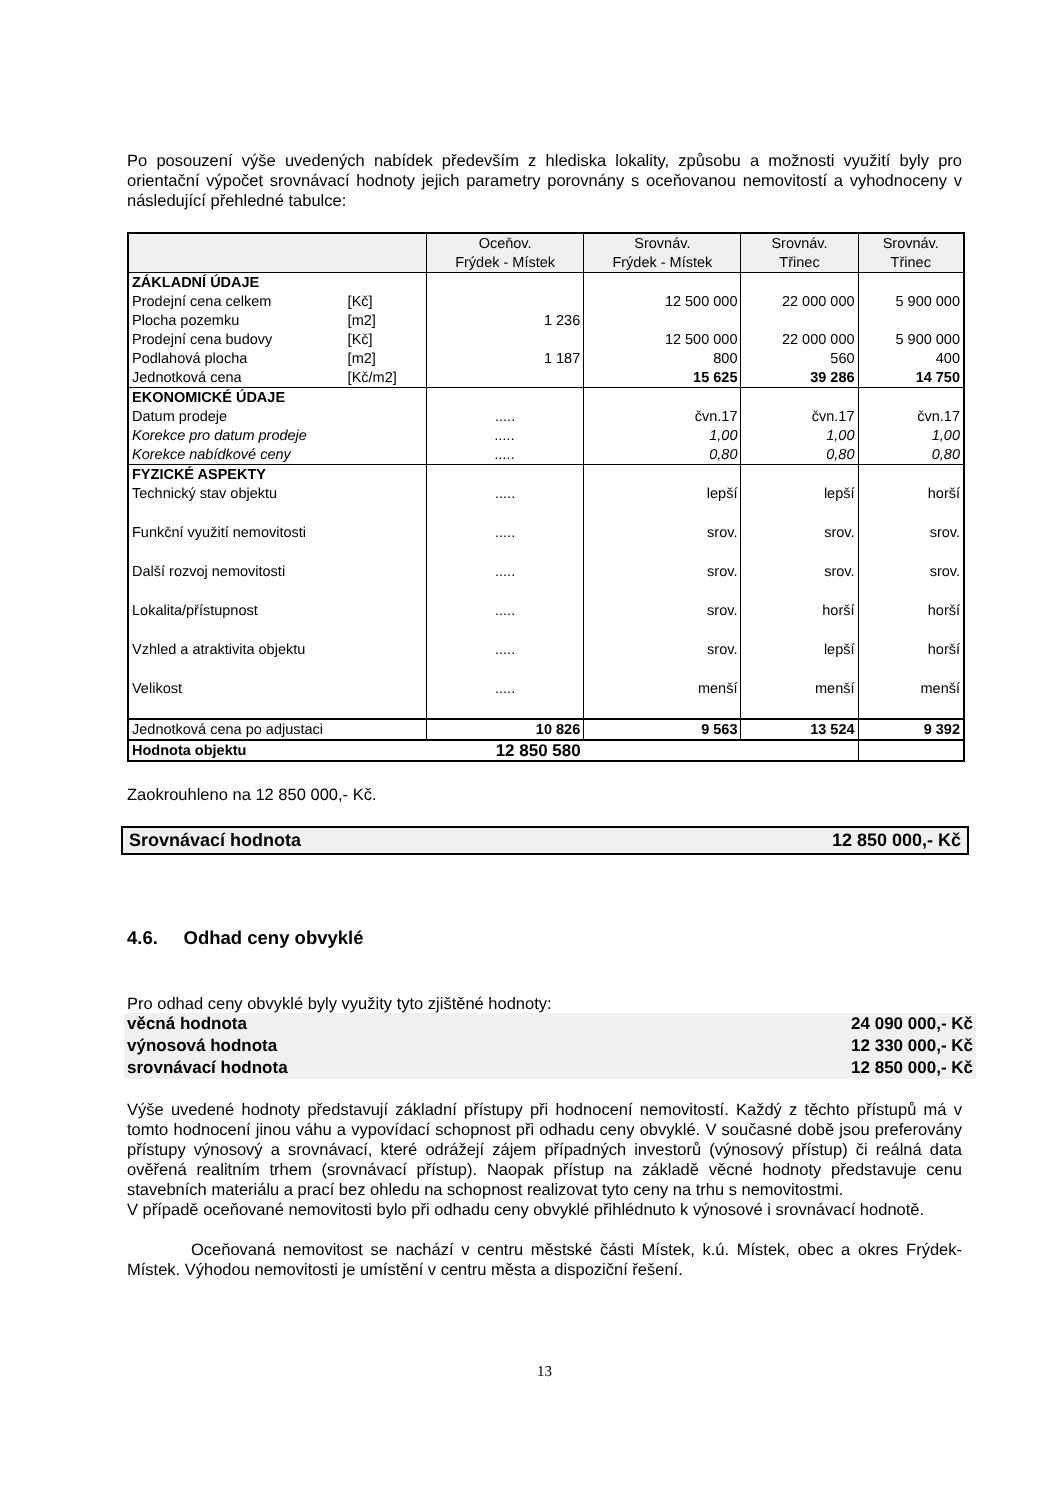Po posouzení výše uvedených nabídek především z hlediska lokality, způsobu a možnosti využití byly pro orientační výpočet srovnávací hodnoty jejich parametry porovnány s oceňovanou nemovitostí a vyhodnoceny v následující přehledné tabulce:
| | | Oceňov. Frýdek - Místek | Srovnáv. Frýdek - Místek | Srovnáv. Třinec | Srovnáv. Třinec |
| ZÁKLADNÍ ÚDAJE | | | | | |
| Prodejní cena celkem | [Kč] | | 12 500 000 | 22 000 000 | 5 900 000 |
| Plocha pozemku | [m2] | 1 236 | | | |
| Prodejní cena budovy | [Kč] | | 12 500 000 | 22 000 000 | 5 900 000 |
| Podlahová plocha | [m2] | 1 187 | 800 | 560 | 400 |
| Jednotková cena | [Kč/m2] | | 15 625 | 39 286 | 14 750 |
| EKONOMICKÉ ÚDAJE | | | | | |
| Datum prodeje | | ..... | čvn.17 | čvn.17 | čvn.17 |
| Korekce pro datum prodeje | | ..... | 1,00 | 1,00 | 1,00 |
| Korekce nabídkové ceny | | ..... | 0,80 | 0,80 | 0,80 |
| FYZICKÉ ASPEKTY | | | | | |
| Technický stav objektu | | ..... | lepší | lepší | horší |
| Funkční využití nemovitosti | | ..... | srov. | srov. | srov. |
| Další rozvoj nemovitosti | | ..... | srov. | srov. | srov. |
| Lokalita/přístupnost | | ..... | srov. | horší | horší |
| Vzhled a atraktivita objektu | | ..... | srov. | lepší | horší |
| Velikost | | ..... | menší | menší | menší |
| Jednotková cena po adjustaci | | 10 826 | 9 563 | 13 524 | 9 392 |
| Hodnota objektu | | 12 850 580 | | | |
Zaokrouhleno na 12 850 000,- Kč.
Srovnávací hodnota 12 850 000,- Kč
4.6. Odhad ceny obvyklé
Pro odhad ceny obvyklé byly využity tyto zjištěné hodnoty:
věcná hodnota 24 090 000,- Kč
výnosová hodnota 12 330 000,- Kč
srovnávací hodnota 12 850 000,- Kč
Výše uvedené hodnoty představují základní přístupy při hodnocení nemovitostí. Každý z těchto přístupů má v tomto hodnocení jinou váhu a vypovídací schopnost při odhadu ceny obvyklé. V současné době jsou preferovány přístupy výnosový a srovnávací, které odrážejí zájem případných investorů (výnosový přístup) či reálná data ověřená realitním trhem (srovnávací přístup). Naopak přístup na základě věcné hodnoty představuje cenu stavebních materiálu a prací bez ohledu na schopnost realizovat tyto ceny na trhu s nemovitostmi.
V případě oceňované nemovitosti bylo při odhadu ceny obvyklé přihlédnuto k výnosové i srovnávací hodnotě.
Oceňovaná nemovitost se nachází v centru městské části Místek, k.ú. Místek, obec a okres Frýdek-Místek. Výhodou nemovitosti je umístění v centru města a dispoziční řešení.
13